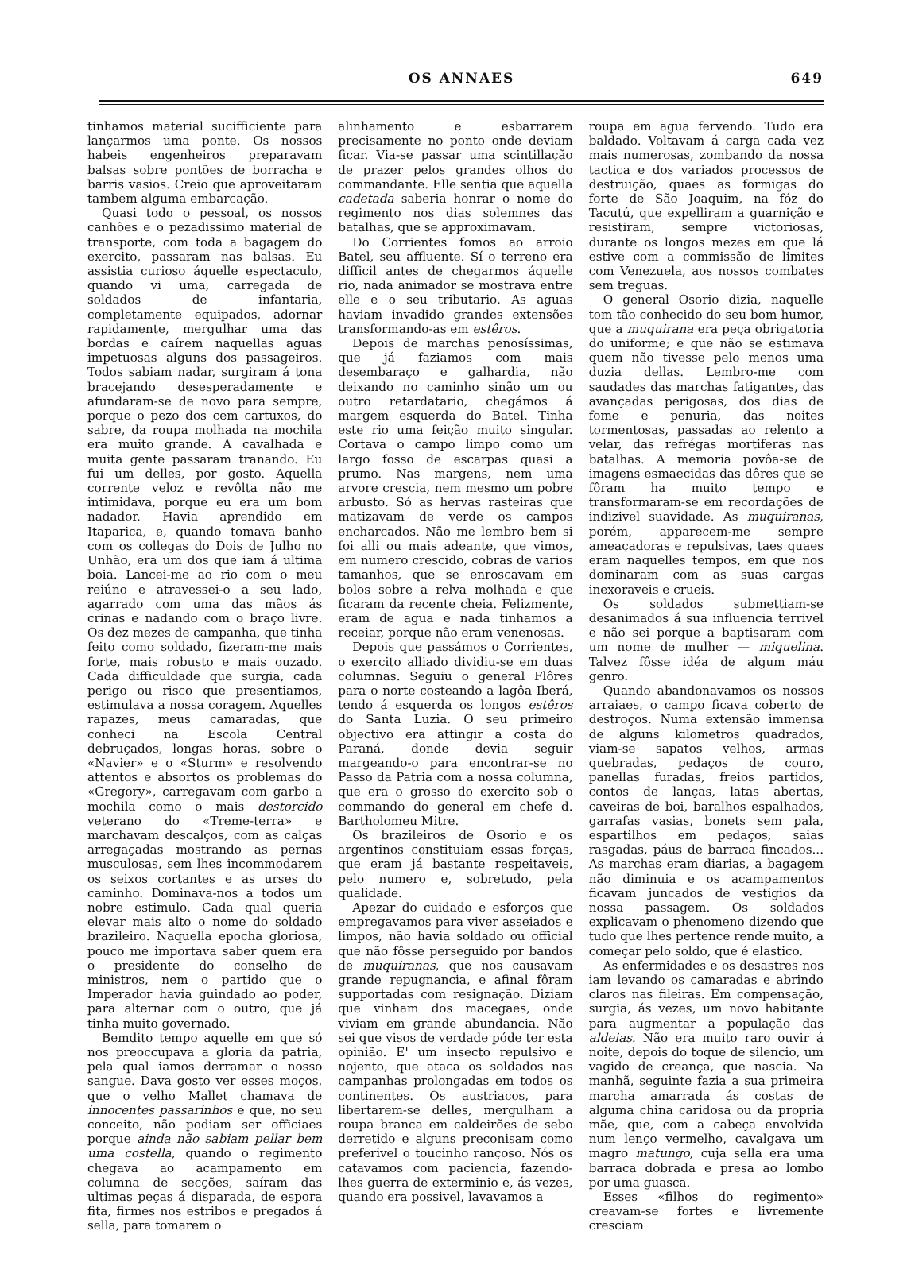OS ANNAES 649
tinhamos material sucifficiente para lançarmos uma ponte. Os nossos habeis engenheiros preparavam balsas sobre pontões de borracha e barris vasios. Creio que aproveitaram tambem alguma embarcação.
Quasi todo o pessoal, os nossos canhões e o pezadissimo material de transporte, com toda a bagagem do exercito, passaram nas balsas. Eu assistia curioso áquelle espectaculo, quando vi uma, carregada de soldados de infantaria, completamente equipados, adornar rapidamente, mergulhar uma das bordas e caírem naquellas aguas impetuosas alguns dos passageiros. Todos sabiam nadar, surgiram á tona bracejando desesperadamente e afundaram-se de novo para sempre, porque o pezo dos cem cartuxos, do sabre, da roupa molhada na mochila era muito grande. A cavalhada e muita gente passaram tranando. Eu fui um delles, por gosto. Aquella corrente veloz e revôlta não me intimidava, porque eu era um bom nadador. Havia aprendido em Itaparica, e, quando tomava banho com os collegas do Dois de Julho no Unhão, era um dos que iam á ultima boia. Lancei-me ao rio com o meu reiúno e atravessei-o a seu lado, agarrado com uma das mãos ás crinas e nadando com o braço livre. Os dez mezes de campanha, que tinha feito como soldado, fizeram-me mais forte, mais robusto e mais ouzado. Cada difficuldade que surgia, cada perigo ou risco que presentiamos, estimulava a nossa coragem. Aquelles rapazes, meus camaradas, que conheci na Escola Central debruçados, longas horas, sobre o «Navier» e o «Sturm» e resolvendo attentos e absortos os problemas do «Gregory», carregavam com garbo a mochila como o mais destorcido veterano do «Treme-terra» e marchavam descalços, com as calças arregaçadas mostrando as pernas musculosas, sem lhes incommodarem os seixos cortantes e as urses do caminho. Dominava-nos a todos um nobre estimulo. Cada qual queria elevar mais alto o nome do soldado brazileiro. Naquella epocha gloriosa, pouco me importava saber quem era o presidente do conselho de ministros, nem o partido que o Imperador havia guindado ao poder, para alternar com o outro, que já tinha muito governado.
Bemdito tempo aquelle em que só nos preoccupava a gloria da patria, pela qual iamos derramar o nosso sangue. Dava gosto ver esses moços, que o velho Mallet chamava de innocentes passarinhos e que, no seu conceito, não podiam ser officiaes porque ainda não sabiam pellar bem uma costella, quando o regimento chegava ao acampamento em columna de secções, saíram das ultimas peças á disparada, de espora fita, firmes nos estribos e pregados á sella, para tomarem o
alinhamento e esbarrarem precisamente no ponto onde deviam ficar. Via-se passar uma scintillação de prazer pelos grandes olhos do commandante. Elle sentia que aquella cadetada saberia honrar o nome do regimento nos dias solemnes das batalhas, que se approximavam.
Do Corrientes fomos ao arroio Batel, seu affluente. Sí o terreno era difficil antes de chegarmos áquelle rio, nada animador se mostrava entre elle e o seu tributario. As aguas haviam invadido grandes extensões transformando-as em estêros.
Depois de marchas penosíssimas, que já faziamos com mais desembaraço e galhardia, não deixando no caminho sinão um ou outro retardatario, chegámos á margem esquerda do Batel. Tinha este rio uma feição muito singular. Cortava o campo limpo como um largo fosso de escarpas quasi a prumo. Nas margens, nem uma arvore crescia, nem mesmo um pobre arbusto. Só as hervas rasteiras que matizavam de verde os campos encharcados. Não me lembro bem si foi alli ou mais adeante, que vimos, em numero crescido, cobras de varios tamanhos, que se enroscavam em bolos sobre a relva molhada e que ficaram da recente cheia. Felizmente, eram de agua e nada tinhamos a receiar, porque não eram venenosas.
Depois que passámos o Corrientes, o exercito alliado dividiu-se em duas columnas. Seguiu o general Flôres para o norte costeando a lagôa Iberá, tendo á esquerda os longos estêros do Santa Luzia. O seu primeiro objectivo era attingir a costa do Paraná, donde devia seguir margeando-o para encontrar-se no Passo da Patria com a nossa columna, que era o grosso do exercito sob o commando do general em chefe d. Bartholomeu Mitre.
Os brazileiros de Osorio e os argentinos constituiam essas forças, que eram já bastante respeitaveis, pelo numero e, sobretudo, pela qualidade.
Apezar do cuidado e esforços que empregavamos para viver asseiados e limpos, não havia soldado ou official que não fôsse perseguido por bandos de muquiranas, que nos causavam grande repugnancia, e afinal fôram supportadas com resignação. Diziam que vinham dos macegaes, onde viviam em grande abundancia. Não sei que visos de verdade póde ter esta opinião. E' um insecto repulsivo e nojento, que ataca os soldados nas campanhas prolongadas em todos os continentes. Os austriacos, para libertarem-se delles, mergulham a roupa branca em caldeirões de sebo derretido e alguns preconisam como preferivel o toucinho rançoso. Nós os catavamos com paciencia, fazendo-lhes guerra de exterminio e, ás vezes, quando era possivel, lavavamos a
roupa em agua fervendo. Tudo era baldado. Voltavam á carga cada vez mais numerosas, zombando da nossa tactica e dos variados processos de destruição, quaes as formigas do forte de São Joaquim, na fóz do Tacutú, que expelliram a guarnição e resistiram, sempre victoriosas, durante os longos mezes em que lá estive com a commissão de limites com Venezuela, aos nossos combates sem treguas.
O general Osorio dizia, naquelle tom tão conhecido do seu bom humor, que a muquirana era peça obrigatoria do uniforme; e que não se estimava quem não tivesse pelo menos uma duzia dellas. Lembro-me com saudades das marchas fatigantes, das avançadas perigosas, dos dias de fome e penuria, das noites tormentosas, passadas ao relento a velar, das refrégas mortiferas nas batalhas. A memoria povôa-se de imagens esmaecidas das dôres que se fôram ha muito tempo e transformaram-se em recordações de indizivel suavidade. As muquiranas, porém, apparecem-me sempre ameaçadoras e repulsivas, taes quaes eram naquelles tempos, em que nos dominaram com as suas cargas inexoraveis e crueis.
Os soldados submettiam-se desanimados á sua influencia terrivel e não sei porque a baptisaram com um nome de mulher — miquelina. Talvez fôsse idéa de algum máu genro.
Quando abandonavamos os nossos arraiaes, o campo ficava coberto de destroços. Numa extensão immensa de alguns kilometros quadrados, viam-se sapatos velhos, armas quebradas, pedaços de couro, panellas furadas, freios partidos, contos de lanças, latas abertas, caveiras de boi, baralhos espalhados, garrafas vasias, bonets sem pala, espartilhos em pedaços, saias rasgadas, páus de barraca fincados... As marchas eram diarias, a bagagem não diminuia e os acampamentos ficavam juncados de vestigios da nossa passagem. Os soldados explicavam o phenomeno dizendo que tudo que lhes pertence rende muito, a começar pelo soldo, que é elastico.
As enfermidades e os desastres nos iam levando os camaradas e abrindo claros nas fileiras. Em compensação, surgia, ás vezes, um novo habitante para augmentar a população das aldeias. Não era muito raro ouvir á noite, depois do toque de silencio, um vagido de creança, que nascia. Na manhã, seguinte fazia a sua primeira marcha amarrada ás costas de alguma china caridosa ou da propria mãe, que, com a cabeça envolvida num lenço vermelho, cavalgava um magro matungo, cuja sella era uma barraca dobrada e presa ao lombo por uma guasca.
Esses «filhos do regimento» creavam-se fortes e livremente cresciam